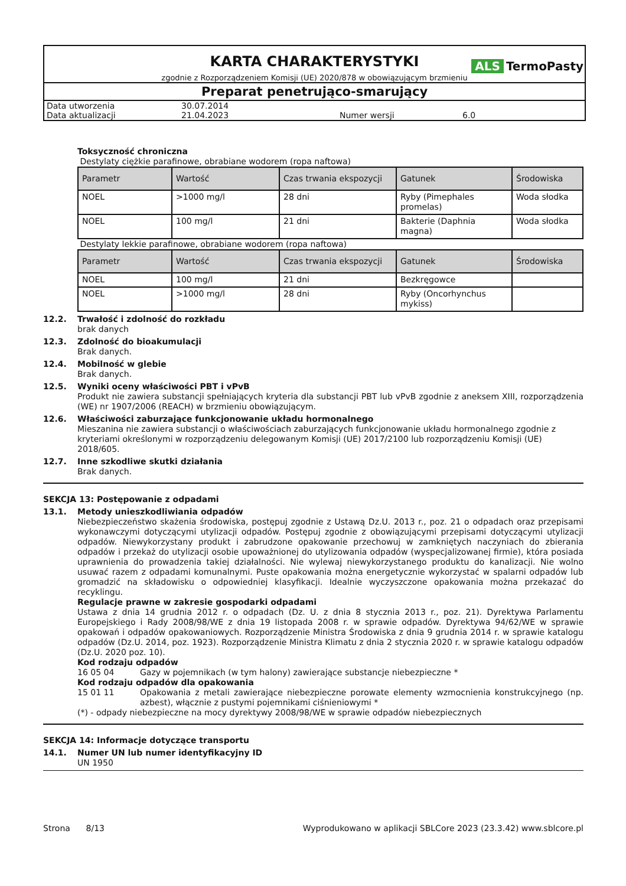KARTA CHARAKTERYSTYKI
zgodnie z Rozporządzeniem Komisji (UE) 2020/878 w obowiązującym brzmieniu
ALS TermoPasty
Preparat penetrująco-smarujący
| Data utworzenia | 30.07.2014 | | |
| Data aktualizacji | 21.04.2023 | Numer wersji | 6.0 |
Toksyczność chroniczna
Destylaty ciężkie parafinowe, obrabiane wodorem (ropa naftowa)
| Parametr | Wartość | Czas trwania ekspozycji | Gatunek | Środowiska |
| --- | --- | --- | --- | --- |
| NOEL | >1000 mg/l | 28 dni | Ryby (Pimephales promelas) | Woda słodka |
| NOEL | 100 mg/l | 21 dni | Bakterie (Daphnia magna) | Woda słodka |
Destylaty lekkie parafinowe, obrabiane wodorem (ropa naftowa)
| Parametr | Wartość | Czas trwania ekspozycji | Gatunek | Środowiska |
| --- | --- | --- | --- | --- |
| NOEL | 100 mg/l | 21 dni | Bezkręgowce | |
| NOEL | >1000 mg/l | 28 dni | Ryby (Oncorhynchus mykiss) | |
12.2. Trwałość i zdolność do rozkładu
brak danych
12.3. Zdolność do bioakumulacji
Brak danych.
12.4. Mobilność w glebie
Brak danych.
12.5. Wyniki oceny właściwości PBT i vPvB
Produkt nie zawiera substancji spełniających kryteria dla substancji PBT lub vPvB zgodnie z aneksem XIII, rozporządzenia (WE) nr 1907/2006 (REACH) w brzmieniu obowiązującym.
12.6. Właściwości zaburzające funkcjonowanie układu hormonalnego
Mieszanina nie zawiera substancji o właściwościach zaburzających funkcjonowanie układu hormonalnego zgodnie z kryteriami określonymi w rozporządzeniu delegowanym Komisji (UE) 2017/2100 lub rozporządzeniu Komisji (UE) 2018/605.
12.7. Inne szkodliwe skutki działania
Brak danych.
SEKCJA 13: Postępowanie z odpadami
13.1. Metody unieszkodliwiania odpadów
Niebezpieczeństwo skażenia środowiska, postępuj zgodnie z Ustawą Dz.U. 2013 r., poz. 21 o odpadach oraz przepisami wykonawczymi dotyczącymi utylizacji odpadów. Postępuj zgodnie z obowiązującymi przepisami dotyczącymi utylizacji odpadów. Niewykorzystany produkt i zabrudzone opakowanie przechowuj w zamkniętych naczyniach do zbierania odpadów i przekaż do utylizacji osobie upoważnionej do utylizowania odpadów (wyspecjalizowanej firmie), która posiada uprawnienia do prowadzenia takiej działalności. Nie wylewaj niewykorzystanego produktu do kanalizacji. Nie wolno usuwać razem z odpadami komunalnymi. Puste opakowania można energetycznie wykorzystać w spalarni odpadów lub gromadzić na składowisku o odpowiedniej klasyfikacji. Idealnie wyczyszczone opakowania można przekazać do recyklingu.
Regulacje prawne w zakresie gospodarki odpadami
Ustawa z dnia 14 grudnia 2012 r. o odpadach (Dz. U. z dnia 8 stycznia 2013 r., poz. 21). Dyrektywa Parlamentu Europejskiego i Rady 2008/98/WE z dnia 19 listopada 2008 r. w sprawie odpadów. Dyrektywa 94/62/WE w sprawie opakowań i odpadów opakowaniowych. Rozporządzenie Ministra Środowiska z dnia 9 grudnia 2014 r. w sprawie katalogu odpadów (Dz.U. 2014, poz. 1923). Rozporządzenie Ministra Klimatu z dnia 2 stycznia 2020 r. w sprawie katalogu odpadów (Dz.U. 2020 poz. 10).
Kod rodzaju odpadów
16 05 04 Gazy w pojemnikach (w tym halony) zawierające substancje niebezpieczne *
Kod rodzaju odpadów dla opakowania
15 01 11 Opakowania z metali zawierające niebezpieczne porowate elementy wzmocnienia konstrukcyjnego (np. azbest), włącznie z pustymi pojemnikami ciśnieniowymi *
(*) - odpady niebezpieczne na mocy dyrektywy 2008/98/WE w sprawie odpadów niebezpiecznych
SEKCJA 14: Informacje dotyczące transportu
14.1. Numer UN lub numer identyfikacyjny ID
UN 1950
Strona 8/13 Wyprodukowano w aplikacji SBLCore 2023 (23.3.42) www.sblcore.pl